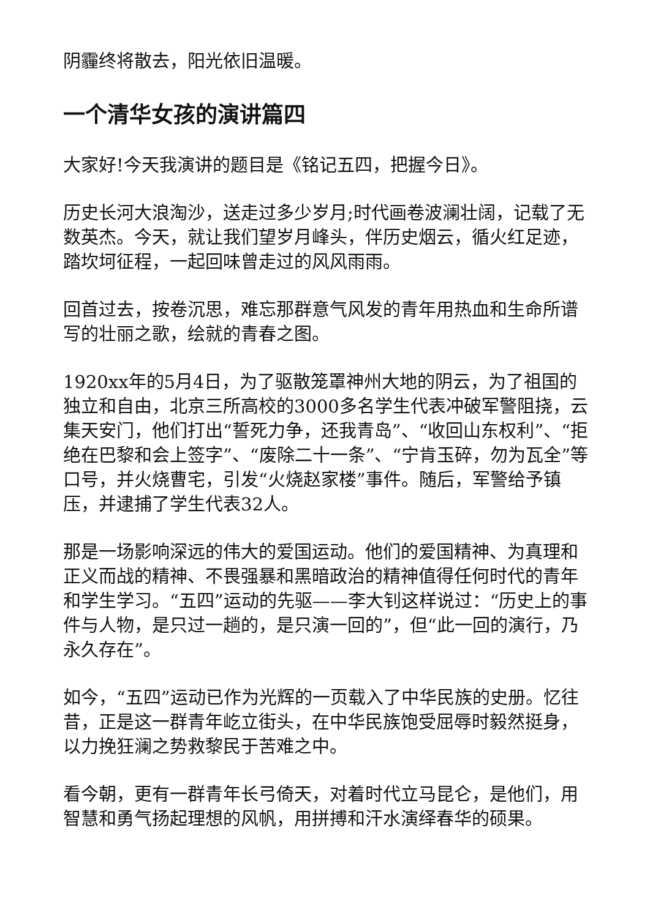阴霾终将散去，阳光依旧温暖。
一个清华女孩的演讲篇四
大家好!今天我演讲的题目是《铭记五四，把握今日》。
历史长河大浪淘沙，送走过多少岁月;时代画卷波澜壮阔，记载了无数英杰。今天，就让我们望岁月峰头，伴历史烟云，循火红足迹，踏坎坷征程，一起回味曾走过的风风雨雨。
回首过去，按卷沉思，难忘那群意气风发的青年用热血和生命所谱写的壮丽之歌，绘就的青春之图。
1920xx年的5月4日，为了驱散笼罩神州大地的阴云，为了祖国的独立和自由，北京三所高校的3000多名学生代表冲破军警阻挠，云集天安门，他们打出“誓死力争，还我青岛”、“收回山东权利”、“拒绝在巴黎和会上签字”、“废除二十一条”、“宁肯玉碎，勿为瓦全”等口号，并火烧曹宅，引发“火烧赵家楼”事件。随后，军警给予镇压，并逮捕了学生代表32人。
那是一场影响深远的伟大的爱国运动。他们的爱国精神、为真理和正义而战的精神、不畏强暴和黑暗政治的精神值得任何时代的青年和学生学习。“五四”运动的先驱——李大钊这样说过：“历史上的事件与人物，是只过一趟的，是只演一回的”，但“此一回的演行，乃永久存在”。
如今，“五四”运动已作为光辉的一页载入了中华民族的史册。忆往昔，正是这一群青年屹立街头，在中华民族饱受屈辱时毅然挺身，以力挽狂澜之势救黎民于苦难之中。
看今朝，更有一群青年长弓倚天，对着时代立马昆仑，是他们，用智慧和勇气扬起理想的风帆，用拼搏和汗水演绎春华的硕果。